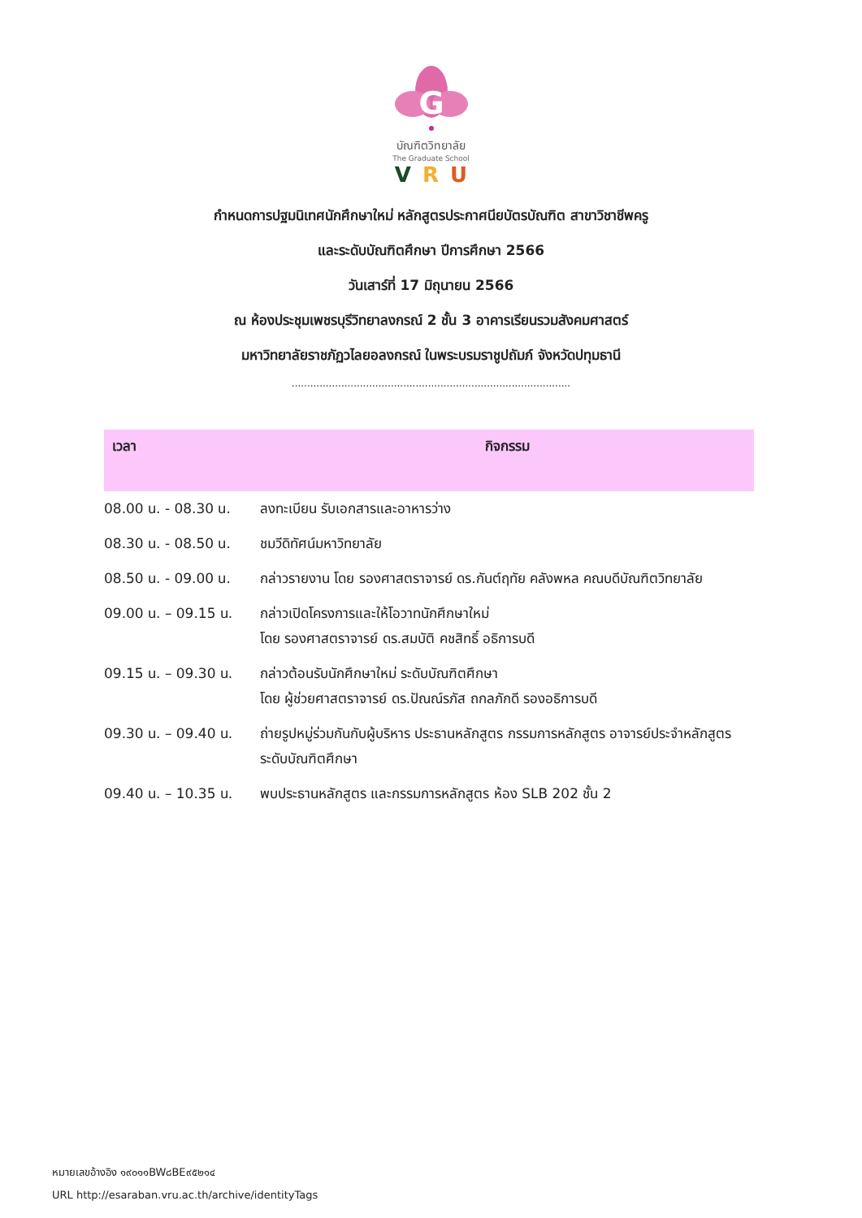G
บัณฑิตวิทยาลัย
The Graduate School
VRU
กำหนดการปฐมนิเทศนักศึกษาใหม่ หลักสูตรประกาศนียบัตรบัณฑิต สาขาวิชาชีพครู
และระดับบัณฑิตศึกษา ปีการศึกษา 2566
วันเสาร์ที่ 17 มิถุนายน 2566
ณ ห้องประชุมเพชรบุรีวิทยาลงกรณ์ 2 ชั้น 3 อาคารเรียนรวมสังคมศาสตร์
มหาวิทยาลัยราชภัฏวไลยอลงกรณ์ ในพระบรมราชูปถัมภ์ จังหวัดปทุมธานี
..........................................................................................
| เวลา | กิจกรรม |
| --- | --- |
| 08.00 น. - 08.30 น. | ลงทะเบียน รับเอกสารและอาหารว่าง |
| 08.30 น. - 08.50 น. | ชมวีดิทัศน์มหาวิทยาลัย |
| 08.50 น. - 09.00 น. | กล่าวรายงาน โดย รองศาสตราจารย์ ดร.กันต์ฤทัย คลังพหล คณบดีบัณฑิตวิทยาลัย |
| 09.00 น. – 09.15 น. | กล่าวเปิดโครงการและให้โอวาทนักศึกษาใหม่ โดย รองศาสตราจารย์ ดร.สมบัติ คชสิทธิ์ อธิการบดี |
| 09.15 น. – 09.30 น. | กล่าวต้อนรับนักศึกษาใหม่ ระดับบัณฑิตศึกษา โดย ผู้ช่วยศาสตราจารย์ ดร.ปัณณ์รภัส ถกลภักดี รองอธิการบดี |
| 09.30 น. – 09.40 น. | ถ่ายรูปหมู่ร่วมกันกับผู้บริหาร ประธานหลักสูตร กรรมการหลักสูตร อาจารย์ประจำหลักสูตรระดับบัณฑิตศึกษา |
| 09.40 น. – 10.35 น. | พบประธานหลักสูตร และกรรมการหลักสูตร ห้อง SLB 202 ชั้น 2 |
หมายเลขอ้างอิง ๑๙๐๑๑BW๘BE๙๕๒๑๔
URL http://esaraban.vru.ac.th/archive/identityTags